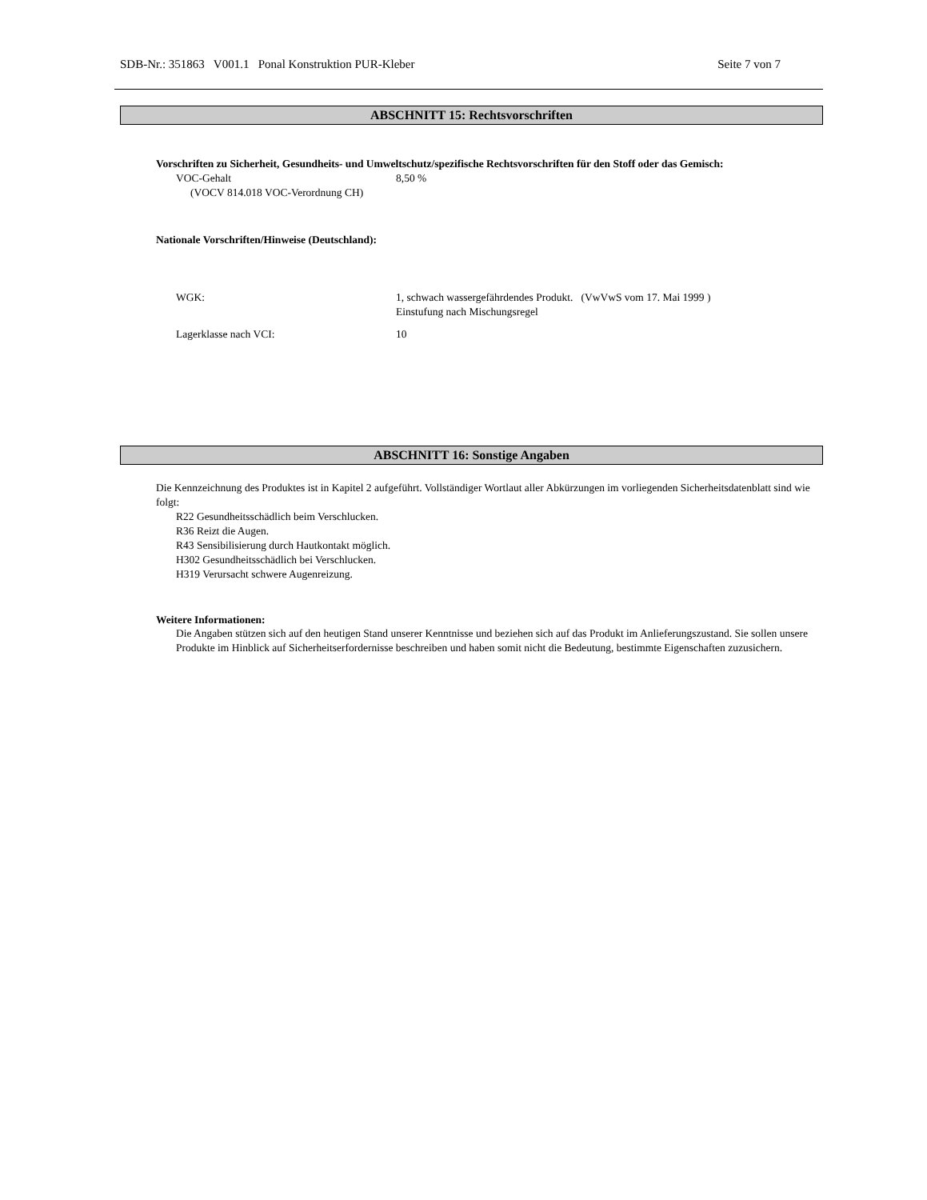SDB-Nr.: 351863 V001.1 Ponal Konstruktion PUR-Kleber Seite 7 von 7
ABSCHNITT 15: Rechtsvorschriften
Vorschriften zu Sicherheit, Gesundheits- und Umweltschutz/spezifische Rechtsvorschriften für den Stoff oder das Gemisch:
VOC-Gehalt
(VOCV 814.018 VOC-Verordnung CH)
8,50 %
Nationale Vorschriften/Hinweise (Deutschland):
WGK: 1, schwach wassergefährdendes Produkt. (VwVwS vom 17. Mai 1999 )
Einstufung nach Mischungsregel
Lagerklasse nach VCI: 10
ABSCHNITT 16: Sonstige Angaben
Die Kennzeichnung des Produktes ist in Kapitel 2 aufgeführt. Vollständiger Wortlaut aller Abkürzungen im vorliegenden Sicherheitsdatenblatt sind wie folgt:
R22 Gesundheitsschädlich beim Verschlucken.
R36 Reizt die Augen.
R43 Sensibilisierung durch Hautkontakt möglich.
H302 Gesundheitsschädlich bei Verschlucken.
H319 Verursacht schwere Augenreizung.
Weitere Informationen:
Die Angaben stützen sich auf den heutigen Stand unserer Kenntnisse und beziehen sich auf das Produkt im Anlieferungszustand. Sie sollen unsere Produkte im Hinblick auf Sicherheitserfordernisse beschreiben und haben somit nicht die Bedeutung, bestimmte Eigenschaften zuzusichern.